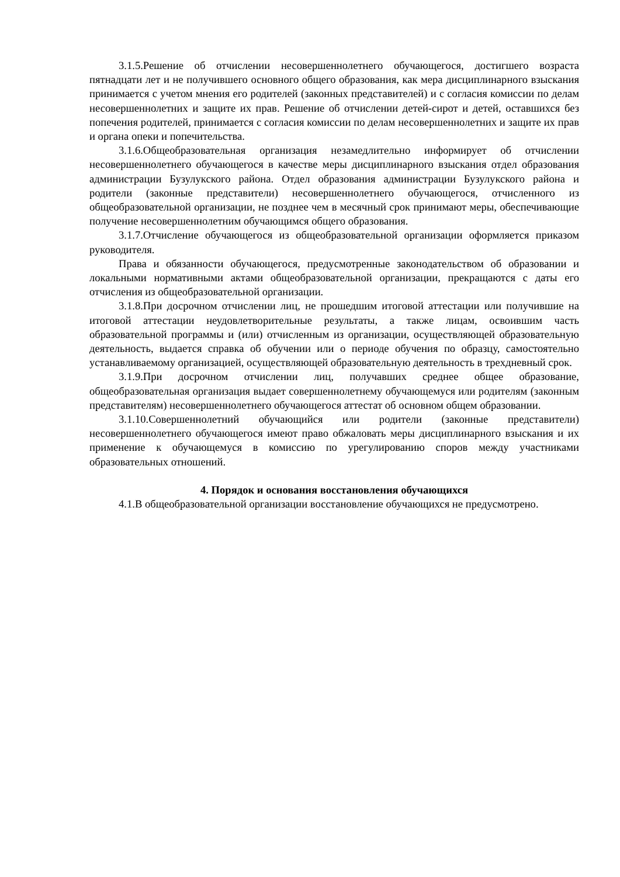3.1.5.Решение об отчислении несовершеннолетнего обучающегося, достигшего возраста пятнадцати лет и не получившего основного общего образования, как мера дисциплинарного взыскания принимается с учетом мнения его родителей (законных представителей) и с согласия комиссии по делам несовершеннолетних и защите их прав. Решение об отчислении детей-сирот и детей, оставшихся без попечения родителей, принимается с согласия комиссии по делам несовершеннолетних и защите их прав и органа опеки и попечительства.
3.1.6.Общеобразовательная организация незамедлительно информирует об отчислении несовершеннолетнего обучающегося в качестве меры дисциплинарного взыскания отдел образования администрации Бузулукского района. Отдел образования администрации Бузулукского района и родители (законные представители) несовершеннолетнего обучающегося, отчисленного из общеобразовательной организации, не позднее чем в месячный срок принимают меры, обеспечивающие получение несовершеннолетним обучающимся общего образования.
3.1.7.Отчисление обучающегося из общеобразовательной организации оформляется приказом руководителя.
Права и обязанности обучающегося, предусмотренные законодательством об образовании и локальными нормативными актами общеобразовательной организации, прекращаются с даты его отчисления из общеобразовательной организации.
3.1.8.При досрочном отчислении лиц, не прошедшим итоговой аттестации или получившие на итоговой аттестации неудовлетворительные результаты, а также лицам, освоившим часть образовательной программы и (или) отчисленным из организации, осуществляющей образовательную деятельность, выдается справка об обучении или о периоде обучения по образцу, самостоятельно устанавливаемому организацией, осуществляющей образовательную деятельность в трехдневный срок.
3.1.9.При досрочном отчислении лиц, получавших среднее общее образование, общеобразовательная организация выдает совершеннолетнему обучающемуся или родителям (законным представителям) несовершеннолетнего обучающегося аттестат об основном общем образовании.
3.1.10.Совершеннолетний обучающийся или родители (законные представители) несовершеннолетнего обучающегося имеют право обжаловать меры дисциплинарного взыскания и их применение к обучающемуся в комиссию по урегулированию споров между участниками образовательных отношений.
4. Порядок и основания восстановления обучающихся
4.1.В общеобразовательной организации восстановление обучающихся не предусмотрено.